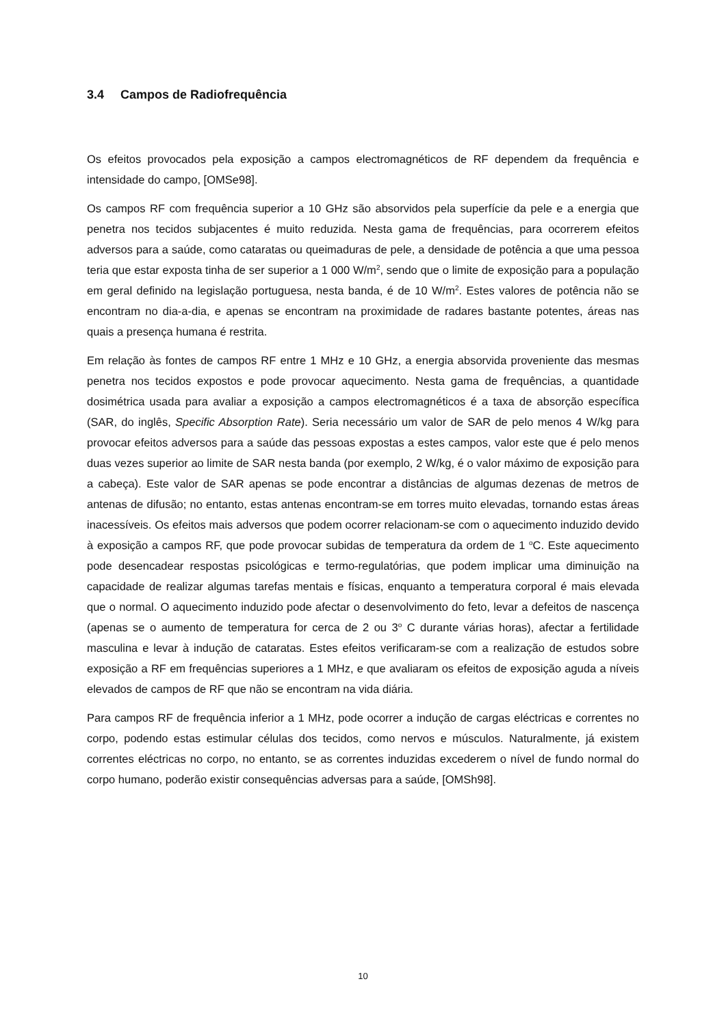3.4 Campos de Radiofrequência
Os efeitos provocados pela exposição a campos electromagnéticos de RF dependem da frequência e intensidade do campo, [OMSe98].
Os campos RF com frequência superior a 10 GHz são absorvidos pela superfície da pele e a energia que penetra nos tecidos subjacentes é muito reduzida. Nesta gama de frequências, para ocorrerem efeitos adversos para a saúde, como cataratas ou queimaduras de pele, a densidade de potência a que uma pessoa teria que estar exposta tinha de ser superior a 1 000 W/m<sup>2</sup>, sendo que o limite de exposição para a população em geral definido na legislação portuguesa, nesta banda, é de 10 W/m<sup>2</sup>. Estes valores de potência não se encontram no dia-a-dia, e apenas se encontram na proximidade de radares bastante potentes, áreas nas quais a presença humana é restrita.
Em relação às fontes de campos RF entre 1 MHz e 10 GHz, a energia absorvida proveniente das mesmas penetra nos tecidos expostos e pode provocar aquecimento. Nesta gama de frequências, a quantidade dosimétrica usada para avaliar a exposição a campos electromagnéticos é a taxa de absorção específica (SAR, do inglês, Specific Absorption Rate). Seria necessário um valor de SAR de pelo menos 4 W/kg para provocar efeitos adversos para a saúde das pessoas expostas a estes campos, valor este que é pelo menos duas vezes superior ao limite de SAR nesta banda (por exemplo, 2 W/kg, é o valor máximo de exposição para a cabeça). Este valor de SAR apenas se pode encontrar a distâncias de algumas dezenas de metros de antenas de difusão; no entanto, estas antenas encontram-se em torres muito elevadas, tornando estas áreas inacessíveis. Os efeitos mais adversos que podem ocorrer relacionam-se com o aquecimento induzido devido à exposição a campos RF, que pode provocar subidas de temperatura da ordem de 1 <sup>o</sup>C. Este aquecimento pode desencadear respostas psicológicas e termo-regulatórias, que podem implicar uma diminuição na capacidade de realizar algumas tarefas mentais e físicas, enquanto a temperatura corporal é mais elevada que o normal. O aquecimento induzido pode afectar o desenvolvimento do feto, levar a defeitos de nascença (apenas se o aumento de temperatura for cerca de 2 ou 3<sup>o</sup> C durante várias horas), afectar a fertilidade masculina e levar à indução de cataratas. Estes efeitos verificaram-se com a realização de estudos sobre exposição a RF em frequências superiores a 1 MHz, e que avaliaram os efeitos de exposição aguda a níveis elevados de campos de RF que não se encontram na vida diária.
Para campos RF de frequência inferior a 1 MHz, pode ocorrer a indução de cargas eléctricas e correntes no corpo, podendo estas estimular células dos tecidos, como nervos e músculos. Naturalmente, já existem correntes eléctricas no corpo, no entanto, se as correntes induzidas excederem o nível de fundo normal do corpo humano, poderão existir consequências adversas para a saúde, [OMSh98].
10